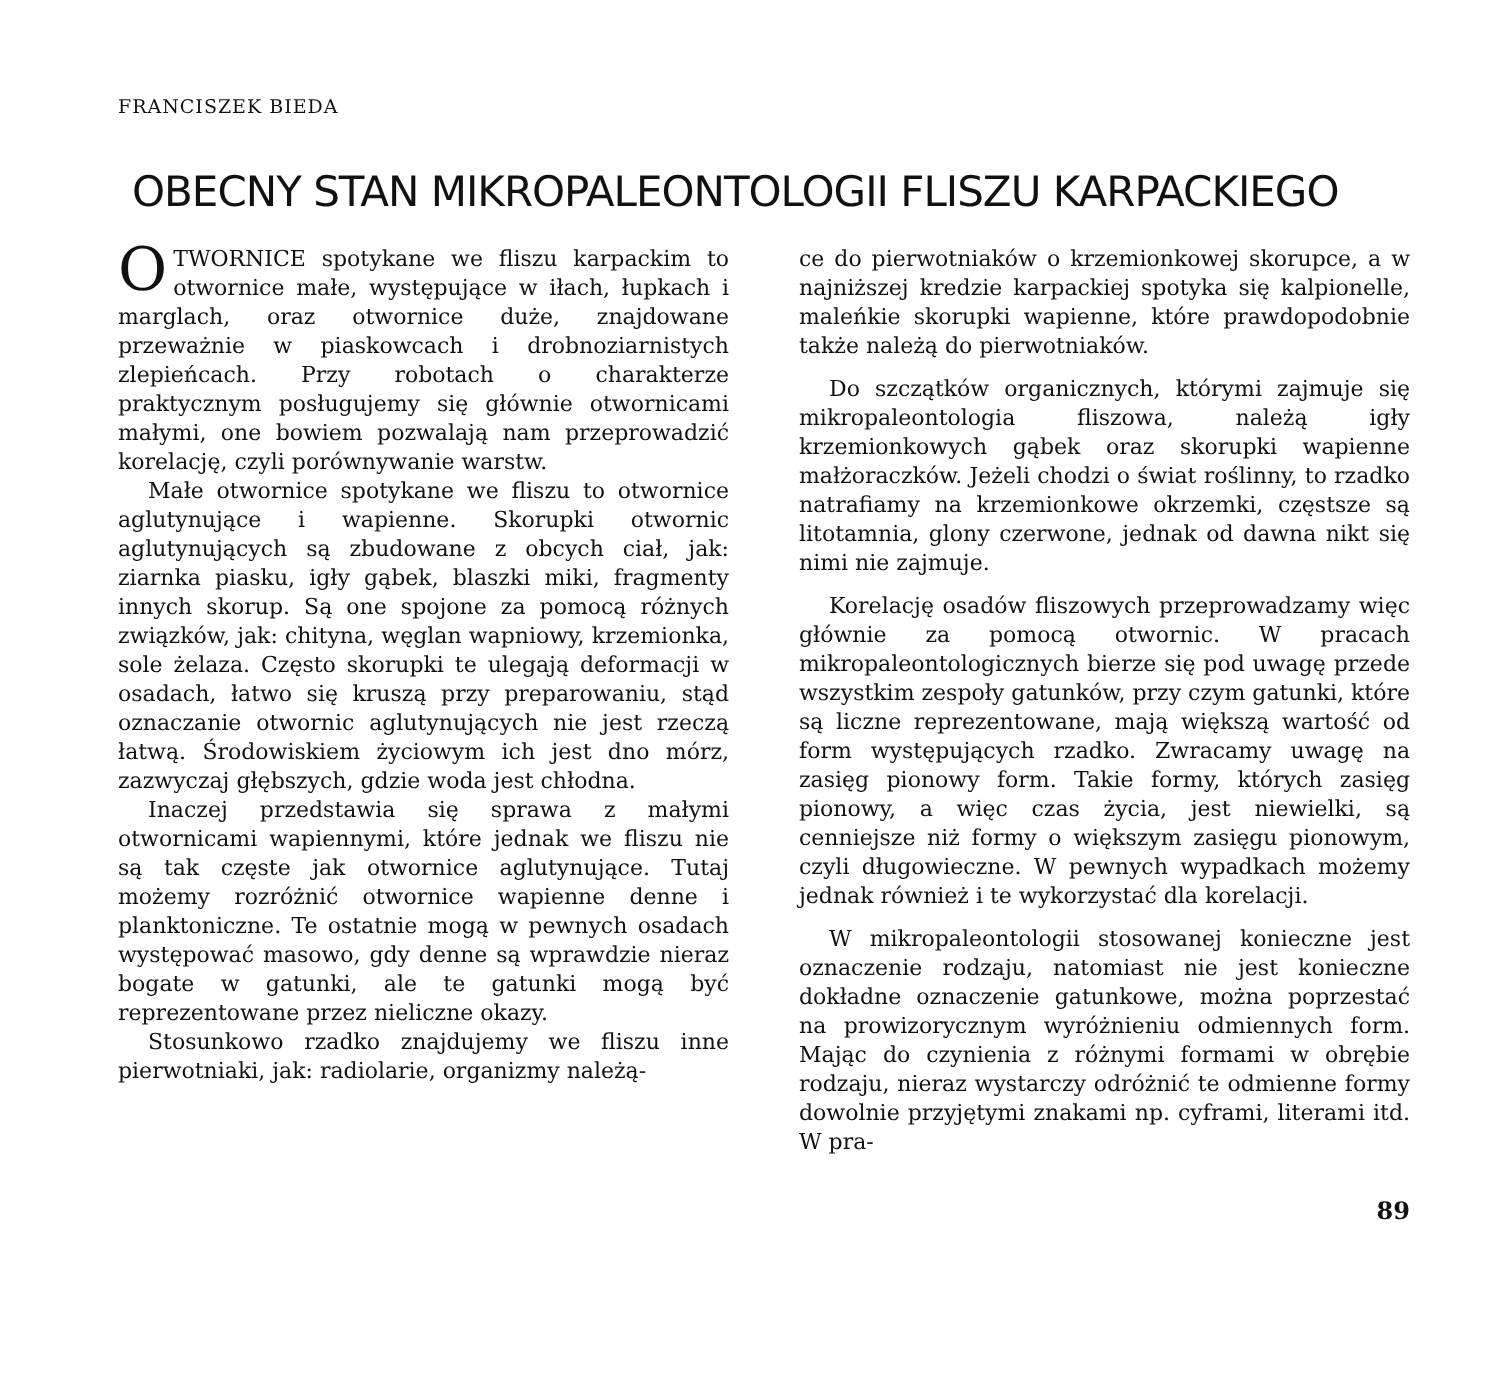FRANCISZEK BIEDA
OBECNY STAN MIKROPALEONTOLOGII FLISZU KARPACKIEGO
OTWORNICE spotykane we fliszu karpackim to otwornice małe, występujące w iłach, łupkach i marglach, oraz otwornice duże, znajdowane przeważnie w piaskowcach i drobnoziarnistych zlepieńcach. Przy robotach o charakterze praktycznym posługujemy się głównie otwornicami małymi, one bowiem pozwalają nam przeprowadzić korelację, czyli porównywanie warstw.
Małe otwornice spotykane we fliszu to otwornice aglutynujące i wapienne. Skorupki otwornic aglutynujących są zbudowane z obcych ciał, jak: ziarnka piasku, igły gąbek, blaszki miki, fragmenty innych skorup. Są one spojone za pomocą różnych związków, jak: chityna, węglan wapniowy, krzemionka, sole żelaza. Często skorupki te ulegają deformacji w osadach, łatwo się kruszą przy preparowaniu, stąd oznaczanie otwornic aglutynujących nie jest rzeczą łatwą. Środowiskiem życiowym ich jest dno mórz, zazwyczaj głębszych, gdzie woda jest chłodna.
Inaczej przedstawia się sprawa z małymi otwornicami wapiennymi, które jednak we fliszu nie są tak częste jak otwornice aglutynujące. Tutaj możemy rozróżnić otwornice wapienne denne i planktoniczne. Te ostatnie mogą w pewnych osadach występować masowo, gdy denne są wprawdzie nieraz bogate w gatunki, ale te gatunki mogą być reprezentowane przez nieliczne okazy.
Stosunkowo rzadko znajdujemy we fliszu inne pierwotniaki, jak: radiolarie, organizmy należą-
ce do pierwotniaków o krzemionkowej skorupce, a w najniższej kredzie karpackiej spotyka się kalpionelle, maleńkie skorupki wapienne, które prawdopodobnie także należą do pierwotniaków.
Do szczątków organicznych, którymi zajmuje się mikropaleontologia fliszowa, należą igły krzemionkowych gąbek oraz skorupki wapienne małżoraczków. Jeżeli chodzi o świat roślinny, to rzadko natrafiamy na krzemionkowe okrzemki, częstsze są litotamnia, glony czerwone, jednak od dawna nikt się nimi nie zajmuje.
Korelację osadów fliszowych przeprowadzamy więc głównie za pomocą otwornic. W pracach mikropaleontologicznych bierze się pod uwagę przede wszystkim zespoły gatunków, przy czym gatunki, które są liczne reprezentowane, mają większą wartość od form występujących rzadko. Zwracamy uwagę na zasięg pionowy form. Takie formy, których zasięg pionowy, a więc czas życia, jest niewielki, są cenniejsze niż formy o większym zasięgu pionowym, czyli długowieczne. W pewnych wypadkach możemy jednak również i te wykorzystać dla korelacji.
W mikropaleontologii stosowanej konieczne jest oznaczenie rodzaju, natomiast nie jest konieczne dokładne oznaczenie gatunkowe, można poprzestać na prowizorycznym wyróżnieniu odmiennych form. Mając do czynienia z różnymi formami w obrębie rodzaju, nieraz wystarczy odróżnić te odmienne formy dowolnie przyjętymi znakami np. cyframi, literami itd. W pra-
89